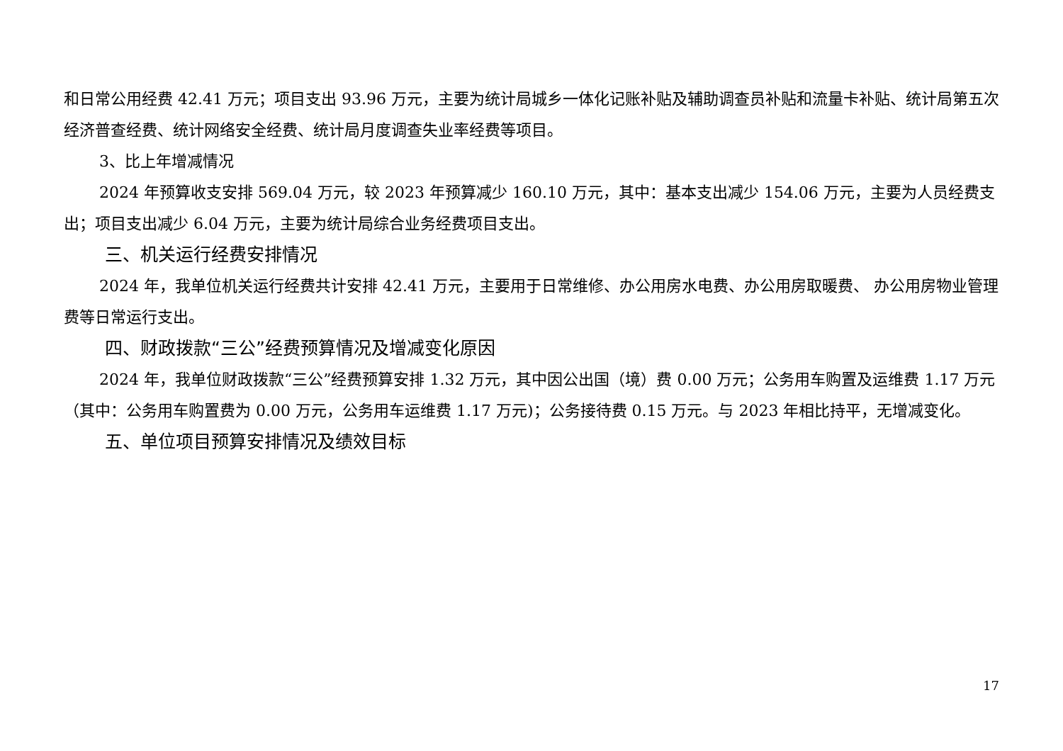和日常公用经费 42.41 万元；项目支出 93.96 万元，主要为统计局城乡一体化记账补贴及辅助调查员补贴和流量卡补贴、统计局第五次经济普查经费、统计网络安全经费、统计局月度调查失业率经费等项目。
3、比上年增减情况
2024 年预算收支安排 569.04 万元，较 2023 年预算减少 160.10 万元，其中：基本支出减少 154.06 万元，主要为人员经费支出；项目支出减少 6.04 万元，主要为统计局综合业务经费项目支出。
三、机关运行经费安排情况
2024 年，我单位机关运行经费共计安排 42.41 万元，主要用于日常维修、办公用房水电费、办公用房取暖费、 办公用房物业管理费等日常运行支出。
四、财政拨款“三公”经费预算情况及增减变化原因
2024 年，我单位财政拨款“三公”经费预算安排 1.32 万元，其中因公出国（境）费 0.00 万元；公务用车购置及运维费 1.17 万元（其中：公务用车购置费为 0.00 万元，公务用车运维费 1.17 万元)；公务接待费 0.15 万元。与 2023 年相比持平，无增减变化。
五、单位项目预算安排情况及绩效目标
17